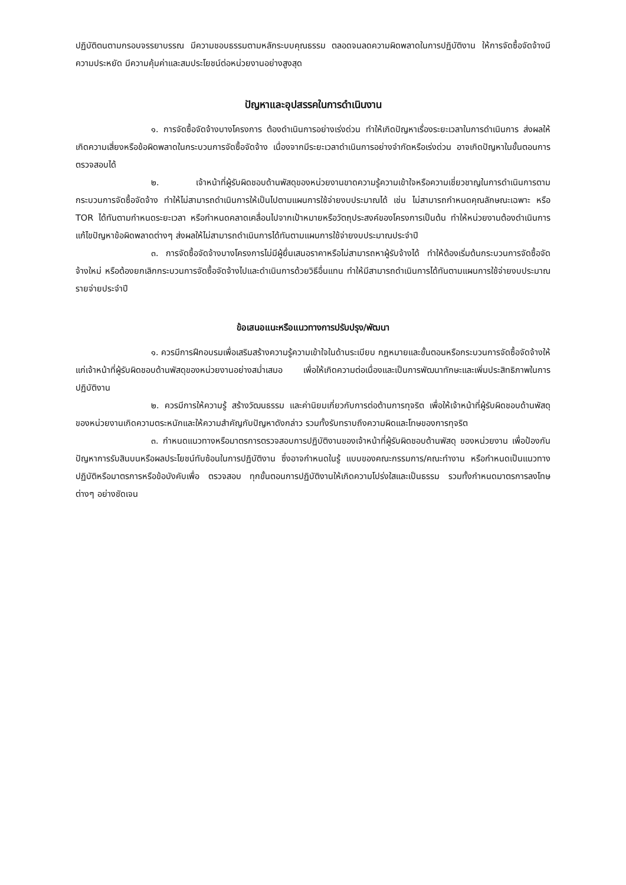ปฏิบัติตนตามกรอบจรรยาบรรณ มีความชอบธรรมตามหลักระบบคุณธรรม ตลอดจนลดความผิดพลาดในการปฏิบัติงาน ให้การจัดซื้อจัดจ้างมีความประหยัด มีความคุ้มค่าและสมประโยชน์ต่อหน่วยงานอย่างสูงสุด
ปัญหาและอุปสรรคในการดำเนินงาน
๑. การจัดซื้อจัดจ้างบางโครงการ ต้องดำเนินการอย่างเร่งด่วน ทำให้เกิดปัญหาเรื่องระยะเวลาในการดำเนินการ ส่งผลให้เกิดความเสี่ยงหรือข้อผิดพลาดในกระบวนการจัดซื้อจัดจ้าง เนื่องจากมีระยะเวลาดำเนินการอย่างจำกัดหรือเร่งด่วน อาจเกิดปัญหาในขั้นตอนการตรวจสอบได้
๒. เจ้าหน้าที่ผู้รับผิดชอบด้านพัสดุของหน่วยงานขาดความรู้ความเข้าใจหรือความเชี่ยวชาญในการดำเนินการตามกระบวนการจัดซื้อจัดจ้าง ทำให้ไม่สามารถดำเนินการให้เป็นไปตามแผนการใช้จ่ายงบประมาณได้ เช่น ไม่สามารถกำหนดคุณลักษณะเฉพาะ หรือ TOR ได้ทันตามกำหนดระยะเวลา หรือกำหนดคลาดเคลื่อนไปจากเป้าหมายหรือวัตถุประสงค์ของโครงการเป็นต้น ทำให้หน่วยงานต้องดำเนินการแก้ไขปัญหาข้อผิดพลาดต่างๆ ส่งผลให้ไม่สามารถดำเนินการได้ทันตามแผนการใช้จ่ายงบประมาณประจำปี
๓. การจัดซื้อจัดจ้างบางโครงการไม่มีผู้ยื่นเสนอราคาหรือไม่สามารถหาผู้รับจ้างได้ ทำให้ต้องเริ่มต้นกระบวนการจัดซื้อจัดจ้างใหม่ หรือต้องยกเลิกกระบวนการจัดซื้อจัดจ้างไปและดำเนินการด้วยวิธีอื่นแทน ทำให้มีสามารถดำเนินการได้ทันตามแผนการใช้จ่ายงบประมาณรายจ่ายประจำปี
ข้อเสนอแนะหรือแนวทางการปรับปรุง/พัฒนา
๑. ควรมีการฝึกอบรมเพื่อเสริมสร้างความรู้ความเข้าใจในด้านระเบียบ กฎหมายและขั้นตอนหรือกระบวนการจัดซื้อจัดจ้างให้แก่เจ้าหน้าที่ผู้รับผิดชอบด้านพัสดุของหน่วยงานอย่างสม่ำเสมอ เพื่อให้เกิดความต่อเนื่องและเป็นการพัฒนาทักษะและเพิ่มประสิทธิภาพในการปฏิบัติงาน
๒. ควรมีการให้ความรู้ สร้างวัฒนธรรม และค่านิยมเกี่ยวกับการต่อต้านการทุจริต เพื่อให้เจ้าหน้าที่ผู้รับผิดชอบด้านพัสดุของหน่วยงานเกิดความตระหนักและให้ความสำคัญกับปัญหาดังกล่าว รวมทั้งรับทราบถึงความผิดและโทษของการทุจริต
๓. กำหนดแนวทางหรือมาตรการตรวจสอบการปฏิบัติงานของเจ้าหน้าที่ผู้รับผิดชอบด้านพัสดุ ของหน่วยงาน เพื่อป้องกันปัญหาการรับสินบนหรือผลประโยชน์ทับซ้อนในการปฏิบัติงาน ซึ่งอาจกำหนดในรู้ แบบของคณะกรรมการ/คณะทำงาน หรือกำหนดเป็นแนวทางปฏิบัติหรือมาตรการหรือข้อบังคับเพื่อ ตรวจสอบ ทุกขั้นตอนการปฏิบัติงานให้เกิดความโปร่งใสและเป็นธรรม รวมทั้งกำหนดมาตรการลงโทษต่างๆ อย่างชัดเจน